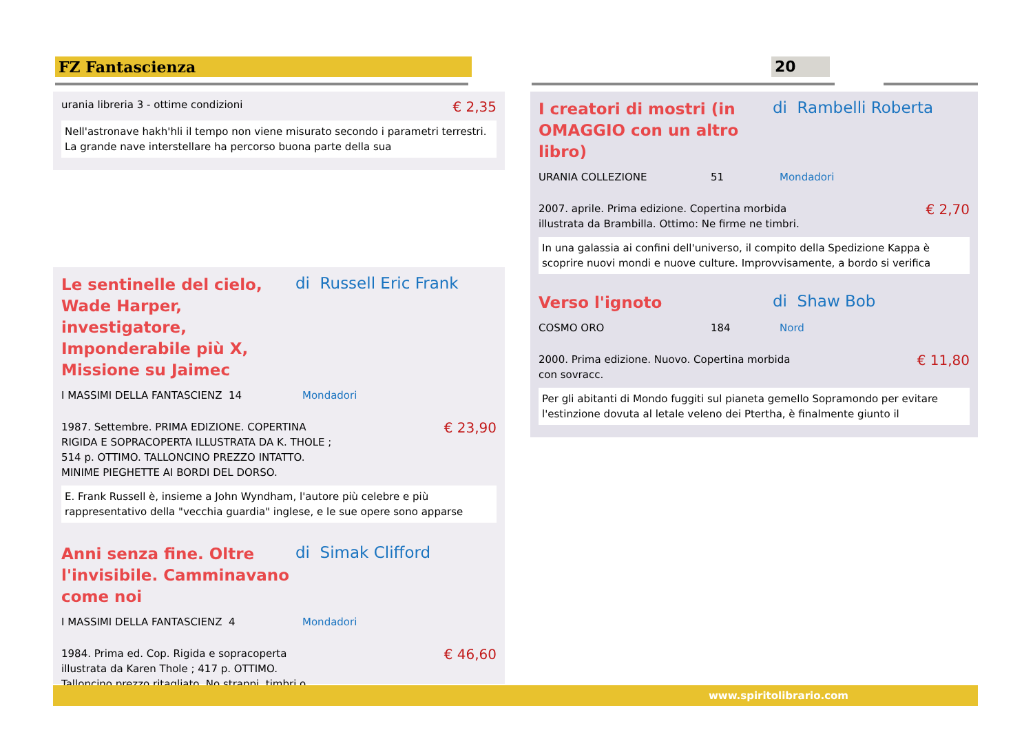FZ Fantascienza 20
urania libreria 3 - ottime condizioni
€ 2,35
Nell'astronave hakh'hli il tempo non viene misurato secondo i parametri terrestri. La grande nave interstellare ha percorso buona parte della sua
Le sentinelle del cielo, Wade Harper, investigatore, Imponderabile più X, Missione su Jaimec
di Russell Eric Frank
I MASSIMI DELLA FANTASCIENZ 14 Mondadori
1987. Settembre. PRIMA EDIZIONE. COPERTINA
RIGIDA E SOPRACOPERTA ILLUSTRATA DA K. THOLE ;
514 p. OTTIMO. TALLONCINO PREZZO INTATTO.
MINIME PIEGHETTE AI BORDI DEL DORSO.
€ 23,90
E. Frank Russell è, insieme a John Wyndham, l'autore più celebre e più rappresentativo della "vecchia guardia" inglese, e le sue opere sono apparse
Anni senza fine. Oltre l'invisibile. Camminavano come noi
di Simak Clifford
I MASSIMI DELLA FANTASCIENZ 4 Mondadori
1984. Prima ed. Cop. Rigida e sopracoperta
illustrata da Karen Thole ; 417 p. OTTIMO.
Talloncino prezzo ritagliato. No strappi, timbri o
€ 46,60
I creatori di mostri (in OMAGGIO con un altro libro)
di Rambelli Roberta
URANIA COLLEZIONE 51 Mondadori
2007. aprile. Prima edizione. Copertina morbida
illustrata da Brambilla. Ottimo: Ne firme ne timbri.
€ 2,70
In una galassia ai confini dell'universo, il compito della Spedizione Kappa è scoprire nuovi mondi e nuove culture. Improvvisamente, a bordo si verifica
Verso l'ignoto
di Shaw Bob
COSMO ORO 184 Nord
2000. Prima edizione. Nuovo. Copertina morbida
con sovracc.
€ 11,80
Per gli abitanti di Mondo fuggiti sul pianeta gemello Sopramondo per evitare l'estinzione dovuta al letale veleno dei Ptertha, è finalmente giunto il
www.spiritolibrario.com